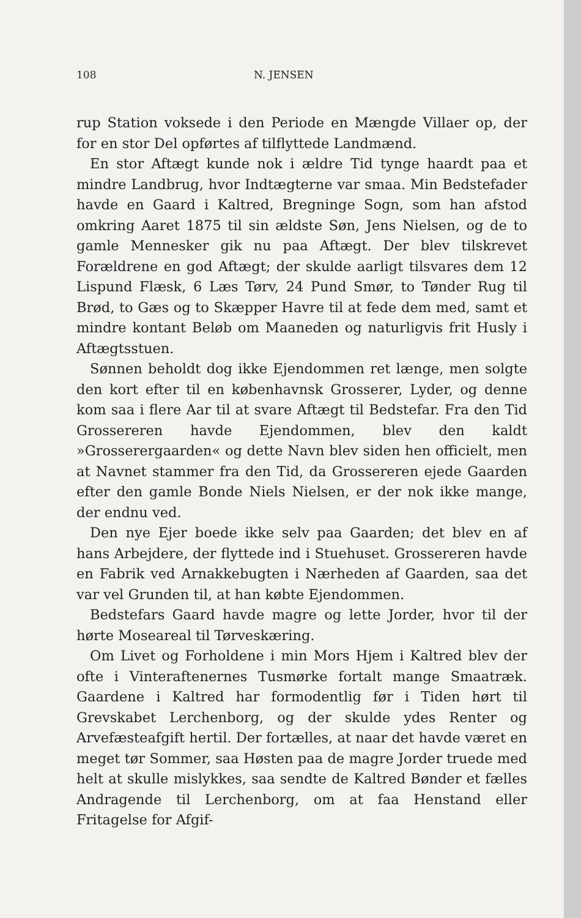108 N. JENSEN
rup Station voksede i den Periode en Mængde Villaer op, der for en stor Del opførtes af tilflyttede Landmænd.
En stor Aftægt kunde nok i ældre Tid tynge haardt paa et mindre Landbrug, hvor Indtægterne var smaa. Min Bedstefader havde en Gaard i Kaltred, Bregninge Sogn, som han afstod omkring Aaret 1875 til sin ældste Søn, Jens Nielsen, og de to gamle Mennesker gik nu paa Aftægt. Der blev tilskrevet Forældrene en god Aftægt; der skulde aarligt tilsvares dem 12 Lispund Flæsk, 6 Læs Tørv, 24 Pund Smør, to Tønder Rug til Brød, to Gæs og to Skæpper Havre til at fede dem med, samt et mindre kontant Beløb om Maaneden og naturligvis frit Husly i Aftægtsstuen.
Sønnen beholdt dog ikke Ejendommen ret længe, men solgte den kort efter til en københavnsk Grosserer, Lyder, og denne kom saa i flere Aar til at svare Aftægt til Bedstefar. Fra den Tid Grossereren havde Ejendommen, blev den kaldt »Grosserergaarden« og dette Navn blev siden hen officielt, men at Navnet stammer fra den Tid, da Grossereren ejede Gaarden efter den gamle Bonde Niels Nielsen, er der nok ikke mange, der endnu ved.
Den nye Ejer boede ikke selv paa Gaarden; det blev en af hans Arbejdere, der flyttede ind i Stuehuset. Grossereren havde en Fabrik ved Arnakkebugten i Nærheden af Gaarden, saa det var vel Grunden til, at han købte Ejendommen.
Bedstefars Gaard havde magre og lette Jorder, hvor til der hørte Moseareal til Tørveskæring.
Om Livet og Forholdene i min Mors Hjem i Kaltred blev der ofte i Vinteraftenernes Tusmørke fortalt mange Smaatræk. Gaardene i Kaltred har formodentlig før i Tiden hørt til Grevskabet Lerchenborg, og der skulde ydes Renter og Arvefæsteafgift hertil. Der fortælles, at naar det havde været en meget tør Sommer, saa Høsten paa de magre Jorder truede med helt at skulle mislykkes, saa sendte de Kaltred Bønder et fælles Andragende til Lerchenborg, om at faa Henstand eller Fritagelse for Afgif-